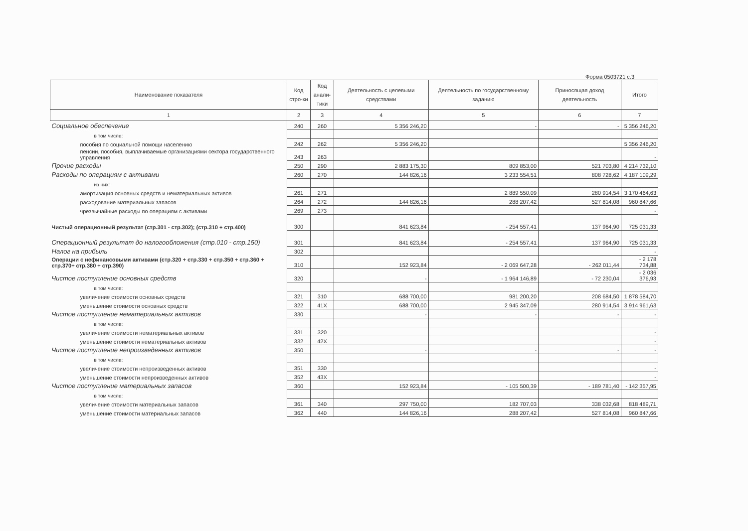Форма 0503721 с.3
| Наименование показателя | Код стро-ки | Код анали-тики | Деятельность с целевыми средствами | Деятельность по государственному заданию | Приносящая доход деятельность | Итого |
| --- | --- | --- | --- | --- | --- | --- |
| 1 | 2 | 3 | 4 | 5 | 6 | 7 |
| Социальное обеспечение | 240 | 260 | 5 356 246,20 | - | - | 5 356 246,20 |
| в том числе: | | | | | | |
| пособия по социальной помощи населению | 242 | 262 | 5 356 246,20 | | | 5 356 246,20 |
| пенсии, пособия, выплачиваемые организациями сектора государственного управления | 243 | 263 | | | | - |
| Прочие расходы | 250 | 290 | 2 883 175,30 | 809 853,00 | 521 703,80 | 4 214 732,10 |
| Расходы по операциям с активами | 260 | 270 | 144 826,16 | 3 233 554,51 | 808 728,62 | 4 187 109,29 |
| из них: | | | | | | |
| амортизация основных средств и нематериальных активов | 261 | 271 | | 2 889 550,09 | 280 914,54 | 3 170 464,63 |
| расходование материальных запасов | 264 | 272 | 144 826,16 | 288 207,42 | 527 814,08 | 960 847,66 |
| чрезвычайные расходы по операциям с активами | 269 | 273 | | | | - |
| Чистый операционный результат (стр.301 - стр.302); (стр.310 + стр.400) | 300 | | 841 623,84 | - 254 557,41 | 137 964,90 | 725 031,33 |
| Операционный результат до налогообложения (стр.010 - стр.150) | 301 | | 841 623,84 | - 254 557,41 | 137 964,90 | 725 031,33 |
| Налог на прибыль | 302 | | | | | - |
| Операции с нефинансовыми активами (стр.320 + стр.330 + стр.350 + стр.360 + стр.370+ стр.380 + стр.390) | 310 | | 152 923,84 | - 2 069 647,28 | - 262 011,44 | - 2 178 734,88 |
| Чистое поступление основных средств | 320 | | - | - 1 964 146,89 | - 72 230,04 | - 2 036 376,93 |
| в том числе: | | | | | | |
| увеличение стоимости основных средств | 321 | 310 | 688 700,00 | 981 200,20 | 208 684,50 | 1 878 584,70 |
| уменьшение стоимости основных средств | 322 | 41X | 688 700,00 | 2 945 347,09 | 280 914,54 | 3 914 961,63 |
| Чистое поступление нематериальных активов | 330 | | - | - | - | - |
| в том числе: | | | | | | |
| увеличение стоимости нематериальных активов | 331 | 320 | | | | - |
| уменьшение стоимости нематериальных активов | 332 | 42X | | | | - |
| Чистое поступление непроизведенных активов | 350 | | - | - | - | - |
| в том числе: | | | | | | |
| увеличение стоимости непроизведенных активов | 351 | 330 | | | | - |
| уменьшение стоимости непроизведенных активов | 352 | 43X | | | | - |
| Чистое поступление материальных запасов | 360 | | 152 923,84 | - 105 500,39 | - 189 781,40 | - 142 357,95 |
| в том числе: | | | | | | |
| увеличение стоимости материальных запасов | 361 | 340 | 297 750,00 | 182 707,03 | 338 032,68 | 818 489,71 |
| уменьшение стоимости материальных запасов | 362 | 440 | 144 826,16 | 288 207,42 | 527 814,08 | 960 847,66 |